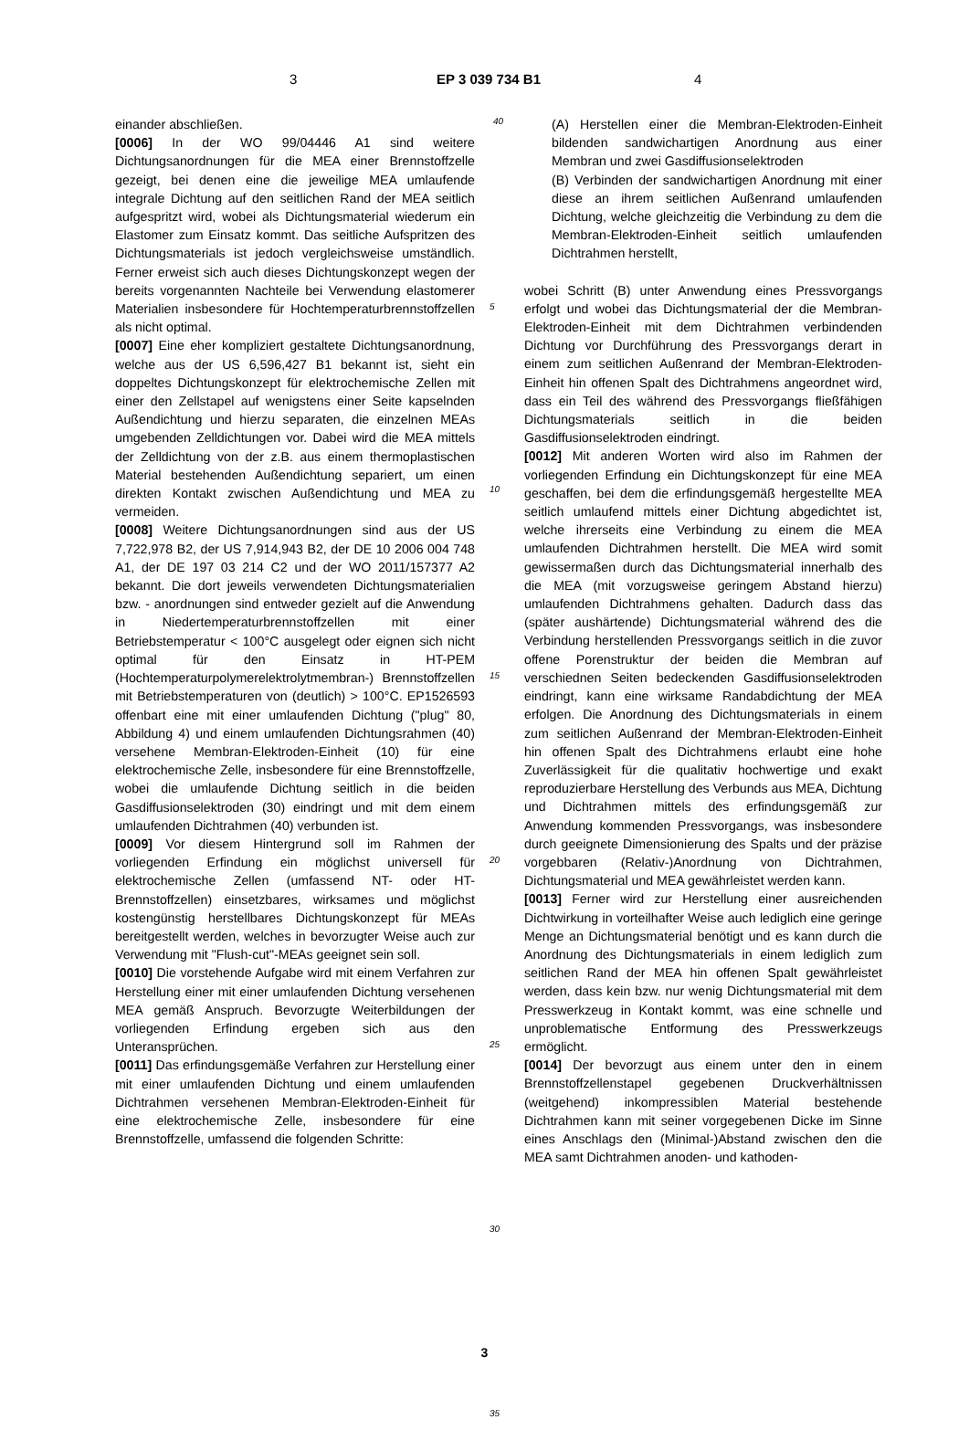3 EP 3 039 734 B1 4
einander abschließen.
[0006] In der WO 99/04446 A1 sind weitere Dichtungsanordnungen für die MEA einer Brennstoffzelle gezeigt, bei denen eine die jeweilige MEA umlaufende integrale Dichtung auf den seitlichen Rand der MEA seitlich aufgespritzt wird, wobei als Dichtungsmaterial wiederum ein Elastomer zum Einsatz kommt. Das seitliche Aufspritzen des Dichtungsmaterials ist jedoch vergleichsweise umständlich. Ferner erweist sich auch dieses Dichtungskonzept wegen der bereits vorgenannten Nachteile bei Verwendung elastomerer Materialien insbesondere für Hochtemperaturbrennstoffzellen als nicht optimal.
[0007] Eine eher kompliziert gestaltete Dichtungsanordnung, welche aus der US 6,596,427 B1 bekannt ist, sieht ein doppeltes Dichtungskonzept für elektrochemische Zellen mit einer den Zellstapel auf wenigstens einer Seite kapselnden Außendichtung und hierzu separaten, die einzelnen MEAs umgebenden Zelldichtungen vor. Dabei wird die MEA mittels der Zelldichtung von der z.B. aus einem thermoplastischen Material bestehenden Außendichtung separiert, um einen direkten Kontakt zwischen Außendichtung und MEA zu vermeiden.
[0008] Weitere Dichtungsanordnungen sind aus der US 7,722,978 B2, der US 7,914,943 B2, der DE 10 2006 004 748 A1, der DE 197 03 214 C2 und der WO 2011/157377 A2 bekannt. Die dort jeweils verwendeten Dichtungsmaterialien bzw. - anordnungen sind entweder gezielt auf die Anwendung in Niedertemperaturbrennstoffzellen mit einer Betriebstemperatur < 100°C ausgelegt oder eignen sich nicht optimal für den Einsatz in HT-PEM (Hochtemperaturpolymerelektrolytmembran-) Brennstoffzellen mit Betriebstemperaturen von (deutlich) > 100°C. EP1526593 offenbart eine mit einer umlaufenden Dichtung ("plug" 80, Abbildung 4) und einem umlaufenden Dichtungsrahmen (40) versehene Membran-Elektroden-Einheit (10) für eine elektrochemische Zelle, insbesondere für eine Brennstoffzelle, wobei die umlaufende Dichtung seitlich in die beiden Gasdiffusionselektroden (30) eindringt und mit dem einem umlaufenden Dichtrahmen (40) verbunden ist.
[0009] Vor diesem Hintergrund soll im Rahmen der vorliegenden Erfindung ein möglichst universell für elektrochemische Zellen (umfassend NT- oder HT-Brennstoffzellen) einsetzbares, wirksames und möglichst kostengünstig herstellbares Dichtungskonzept für MEAs bereitgestellt werden, welches in bevorzugter Weise auch zur Verwendung mit "Flush-cut"-MEAs geeignet sein soll.
[0010] Die vorstehende Aufgabe wird mit einem Verfahren zur Herstellung einer mit einer umlaufenden Dichtung versehenen MEA gemäß Anspruch. Bevorzugte Weiterbildungen der vorliegenden Erfindung ergeben sich aus den Unteransprüchen.
[0011] Das erfindungsgemäße Verfahren zur Herstellung einer mit einer umlaufenden Dichtung und einem umlaufenden Dichtrahmen versehenen Membran-Elektroden-Einheit für eine elektrochemische Zelle, insbesondere für eine Brennstoffzelle, umfassend die folgenden Schritte:
5
10
15
20
25
30
35
(A) Herstellen einer die Membran-Elektroden-Einheit bildenden sandwichartigen Anordnung aus einer Membran und zwei Gasdiffusionselektroden
(B) Verbinden der sandwichartigen Anordnung mit einer diese an ihrem seitlichen Außenrand umlaufenden Dichtung, welche gleichzeitig die Verbindung zu dem die Membran-Elektroden-Einheit seitlich umlaufenden Dichtrahmen herstellt,
wobei Schritt (B) unter Anwendung eines Pressvorgangs erfolgt und wobei das Dichtungsmaterial der die Membran-Elektroden-Einheit mit dem Dichtrahmen verbindenden Dichtung vor Durchführung des Pressvorgangs derart in einem zum seitlichen Außenrand der Membran-Elektroden-Einheit hin offenen Spalt des Dichtrahmens angeordnet wird, dass ein Teil des während des Pressvorgangs fließfähigen Dichtungsmaterials seitlich in die beiden Gasdiffusionselektroden eindringt.
[0012] Mit anderen Worten wird also im Rahmen der vorliegenden Erfindung ein Dichtungskonzept für eine MEA geschaffen, bei dem die erfindungsgemäß hergestellte MEA seitlich umlaufend mittels einer Dichtung abgedichtet ist, welche ihrerseits eine Verbindung zu einem die MEA umlaufenden Dichtrahmen herstellt. Die MEA wird somit gewissermaßen durch das Dichtungsmaterial innerhalb des die MEA (mit vorzugsweise geringem Abstand hierzu) umlaufenden Dichtrahmens gehalten. Dadurch dass das (später aushärtende) Dichtungsmaterial während des die Verbindung herstellenden Pressvorgangs seitlich in die zuvor offene Porenstruktur der beiden die Membran auf verschiednen Seiten bedeckenden Gasdiffusionselektroden eindringt, kann eine wirksame Randabdichtung der MEA erfolgen. Die Anordnung des Dichtungsmaterials in einem zum seitlichen Außenrand der Membran-Elektroden-Einheit hin offenen Spalt des Dichtrahmens erlaubt eine hohe Zuverlässigkeit für die qualitativ hochwertige und exakt reproduzierbare Herstellung des Verbunds aus MEA, Dichtung und Dichtrahmen mittels des erfindungsgemäß zur Anwendung kommenden Pressvorgangs, was insbesondere durch geeignete Dimensionierung des Spalts und der präzise vorgebbaren (Relativ-)Anordnung von Dichtrahmen, Dichtungsmaterial und MEA gewährleistet werden kann.
[0013] Ferner wird zur Herstellung einer ausreichenden Dichtwirkung in vorteilhafter Weise auch lediglich eine geringe Menge an Dichtungsmaterial benötigt und es kann durch die Anordnung des Dichtungsmaterials in einem lediglich zum seitlichen Rand der MEA hin offenen Spalt gewährleistet werden, dass kein bzw. nur wenig Dichtungsmaterial mit dem Presswerkzeug in Kontakt kommt, was eine schnelle und unproblematische Entformung des Presswerkzeugs ermöglicht.
[0014] Der bevorzugt aus einem unter den in einem Brennstoffzellenstapel gegebenen Druckverhältnissen (weitgehend) inkompressiblen Material bestehende Dichtrahmen kann mit seiner vorgegebenen Dicke im Sinne eines Anschlags den (Minimal-)Abstand zwischen den die MEA samt Dichtrahmen anoden- und kathoden-
40
3